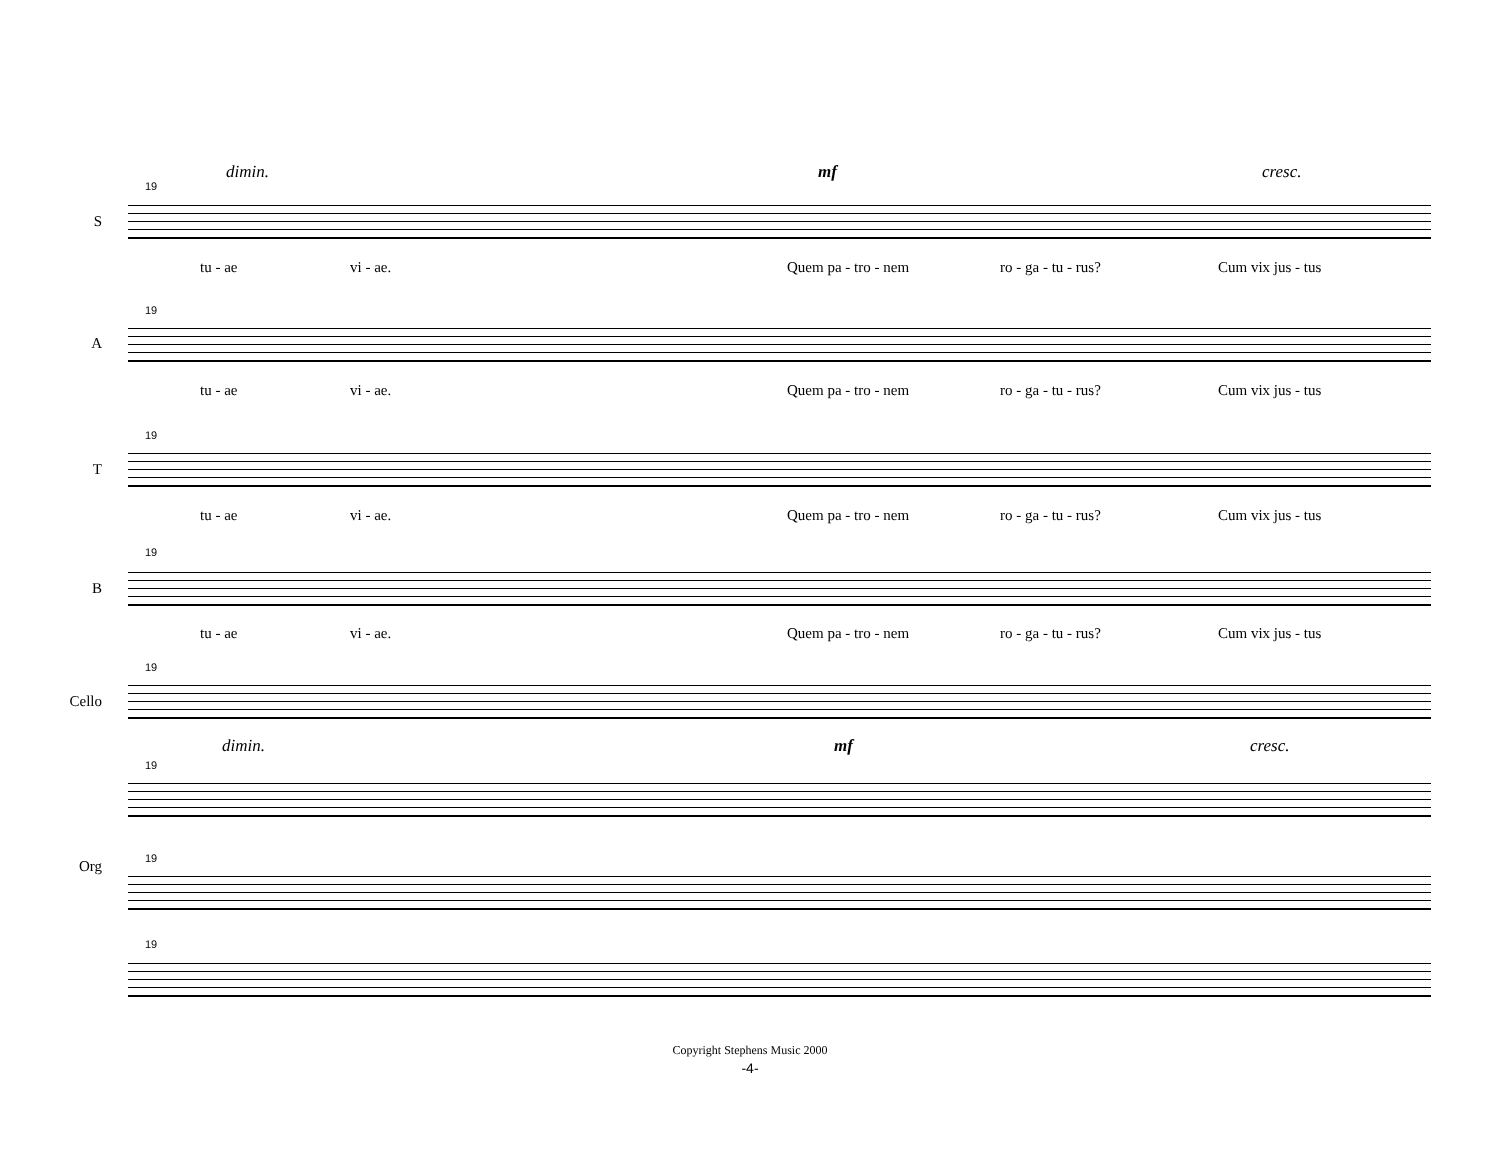dimin. mf cresc.
19
S
tu - ae vi - ae. Quem pa - tro - nem ro - ga - tu - rus? Cum vix jus - tus
19
A
tu - ae vi - ae. Quem pa - tro - nem ro - ga - tu - rus? Cum vix jus - tus
19
T
tu - ae vi - ae. Quem pa - tro - nem ro - ga - tu - rus? Cum vix jus - tus
19
B
tu - ae vi - ae. Quem pa - tro - nem ro - ga - tu - rus? Cum vix jus - tus
19
Cello
dimin. mf cresc.
19
19
Org
19
Copyright Stephens Music 2000
-4-